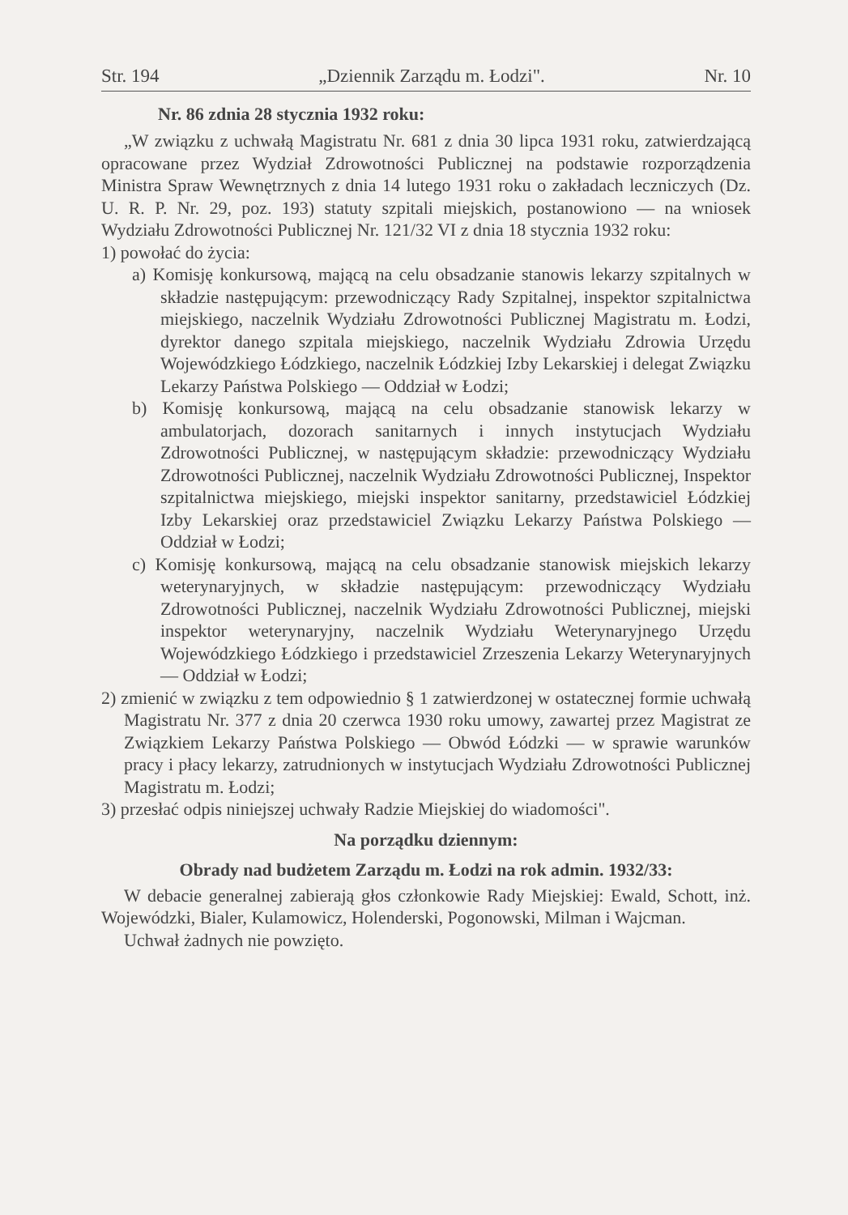Str. 194 „Dziennik Zarządu m. Łodzi". Nr. 10
Nr. 86 zdnia 28 stycznia 1932 roku:
„W związku z uchwałą Magistratu Nr. 681 z dnia 30 lipca 1931 roku, zatwierdzającą opracowane przez Wydział Zdrowotności Publicznej na podstawie rozporządzenia Ministra Spraw Wewnętrznych z dnia 14 lutego 1931 roku o zakładach leczniczych (Dz. U. R. P. Nr. 29, poz. 193) statuty szpitali miejskich, postanowiono — na wniosek Wydziału Zdrowotności Publicznej Nr. 121/32 VI z dnia 18 stycznia 1932 roku:
1) powołać do życia:
a) Komisję konkursową, mającą na celu obsadzanie stanowis lekarzy szpitalnych w składzie następującym: przewodniczący Rady Szpitalnej, inspektor szpitalnictwa miejskiego, naczelnik Wydziału Zdrowotności Publicznej Magistratu m. Łodzi, dyrektor danego szpitala miejskiego, naczelnik Wydziału Zdrowia Urzędu Wojewódzkiego Łódzkiego, naczelnik Łódzkiej Izby Lekarskiej i delegat Związku Lekarzy Państwa Polskiego — Oddział w Łodzi;
b) Komisję konkursową, mającą na celu obsadzanie stanowisk lekarzy w ambulatorjach, dozorach sanitarnych i innych instytucjach Wydziału Zdrowotności Publicznej, w następującym składzie: przewodniczący Wydziału Zdrowotności Publicznej, naczelnik Wydziału Zdrowotności Publicznej, Inspektor szpitalnictwa miejskiego, miejski inspektor sanitarny, przedstawiciel Łódzkiej Izby Lekarskiej oraz przedstawiciel Związku Lekarzy Państwa Polskiego — Oddział w Łodzi;
c) Komisję konkursową, mającą na celu obsadzanie stanowisk miejskich lekarzy weterynaryjnych, w składzie następującym: przewodniczący Wydziału Zdrowotności Publicznej, naczelnik Wydziału Zdrowotności Publicznej, miejski inspektor weterynaryjny, naczelnik Wydziału Weterynaryjnego Urzędu Wojewódzkiego Łódzkiego i przedstawiciel Zrzeszenia Lekarzy Weterynaryjnych — Oddział w Łodzi;
2) zmienić w związku z tem odpowiednio § 1 zatwierdzonej w ostatecznej formie uchwałą Magistratu Nr. 377 z dnia 20 czerwca 1930 roku umowy, zawartej przez Magistrat ze Związkiem Lekarzy Państwa Polskiego — Obwód Łódzki — w sprawie warunków pracy i płacy lekarzy, zatrudnionych w instytucjach Wydziału Zdrowotności Publicznej Magistratu m. Łodzi;
3) przesłać odpis niniejszej uchwały Radzie Miejskiej do wiadomości".
Na porządku dziennym:
Obrady nad budżetem Zarządu m. Łodzi na rok admin. 1932/33:
W debacie generalnej zabierają głos członkowie Rady Miejskiej: Ewald, Schott, inż. Wojewódzki, Bialer, Kulamowicz, Holenderski, Pogonowski, Milman i Wajcman.
Uchwał żadnych nie powzięto.